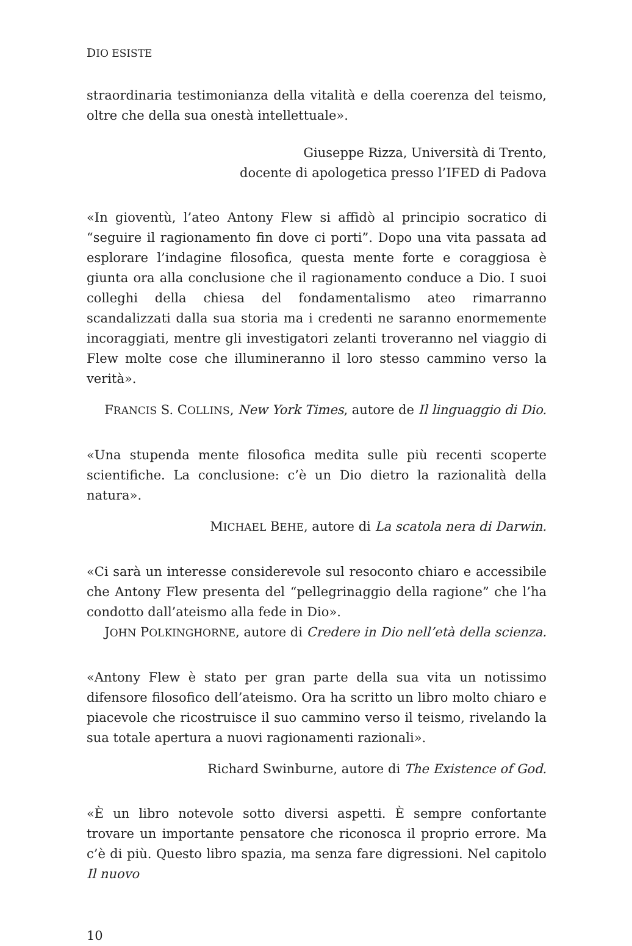DIO ESISTE
straordinaria testimonianza della vitalità e della coerenza del teismo, oltre che della sua onestà intellettuale».
Giuseppe Rizza, Università di Trento,
docente di apologetica presso l’IFED di Padova
«In gioventù, l’ateo Antony Flew si affidò al principio socratico di “seguire il ragionamento fin dove ci porti”. Dopo una vita passata ad esplorare l’indagine filosofica, questa mente forte e coraggiosa è giunta ora alla conclusione che il ragionamento conduce a Dio. I suoi colleghi della chiesa del fondamentalismo ateo rimarranno scandalizzati dalla sua storia ma i credenti ne saranno enormemente incoraggiati, mentre gli investigatori zelanti troveranno nel viaggio di Flew molte cose che illumineranno il loro stesso cammino verso la verità».
FRANCIS S. COLLINS, New York Times, autore de Il linguaggio di Dio.
«Una stupenda mente filosofica medita sulle più recenti scoperte scientifiche. La conclusione: c’è un Dio dietro la razionalità della natura».
MICHAEL BEHE, autore di La scatola nera di Darwin.
«Ci sarà un interesse considerevole sul resoconto chiaro e accessibile che Antony Flew presenta del “pellegrinaggio della ragione” che l’ha condotto dall’ateismo alla fede in Dio».
JOHN POLKINGHORNE, autore di Credere in Dio nell’età della scienza.
«Antony Flew è stato per gran parte della sua vita un notissimo difensore filosofico dell’ateismo. Ora ha scritto un libro molto chiaro e piacevole che ricostruisce il suo cammino verso il teismo, rivelando la sua totale apertura a nuovi ragionamenti razionali».
Richard Swinburne, autore di The Existence of God.
«È un libro notevole sotto diversi aspetti. È sempre confortante trovare un importante pensatore che riconosca il proprio errore. Ma c’è di più. Questo libro spazia, ma senza fare digressioni. Nel capitolo Il nuovo
10